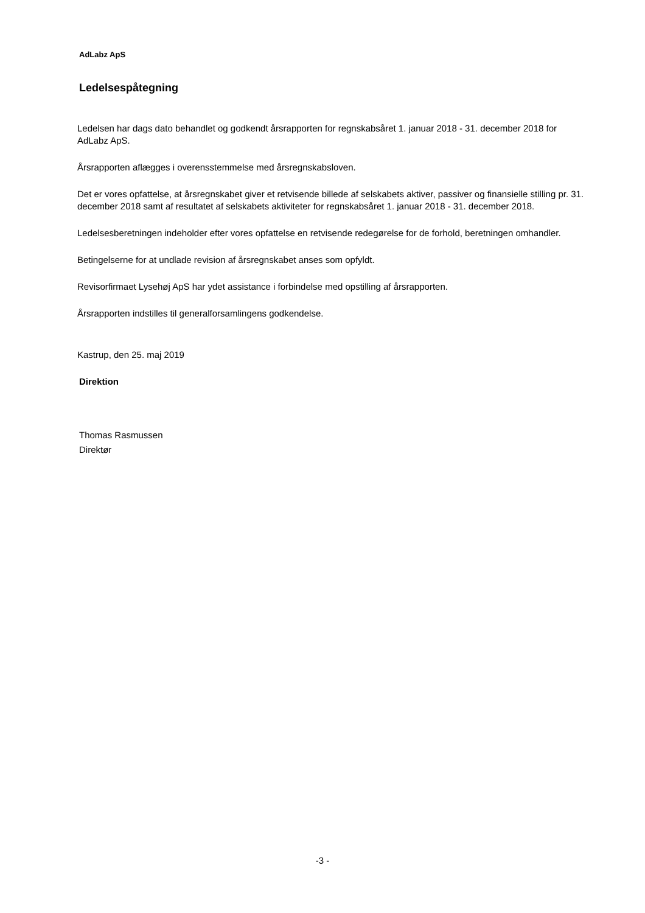AdLabz ApS
Ledelsespåtegning
Ledelsen har dags dato behandlet og godkendt årsrapporten for regnskabsåret 1. januar 2018 - 31. december 2018 for AdLabz ApS.
Årsrapporten aflægges i overensstemmelse med årsregnskabsloven.
Det er vores opfattelse, at årsregnskabet giver et retvisende billede af selskabets aktiver, passiver og finansielle stilling pr. 31. december 2018 samt af resultatet af selskabets aktiviteter for regnskabsåret 1. januar 2018 - 31. december 2018.
Ledelsesberetningen indeholder efter vores opfattelse en retvisende redegørelse for de forhold, beretningen omhandler.
Betingelserne for at undlade revision af årsregnskabet anses som opfyldt.
Revisorfirmaet Lysehøj ApS har ydet assistance i forbindelse med opstilling af årsrapporten.
Årsrapporten indstilles til generalforsamlingens godkendelse.
Kastrup, den 25. maj 2019
Direktion
Thomas Rasmussen
Direktør
-3 -